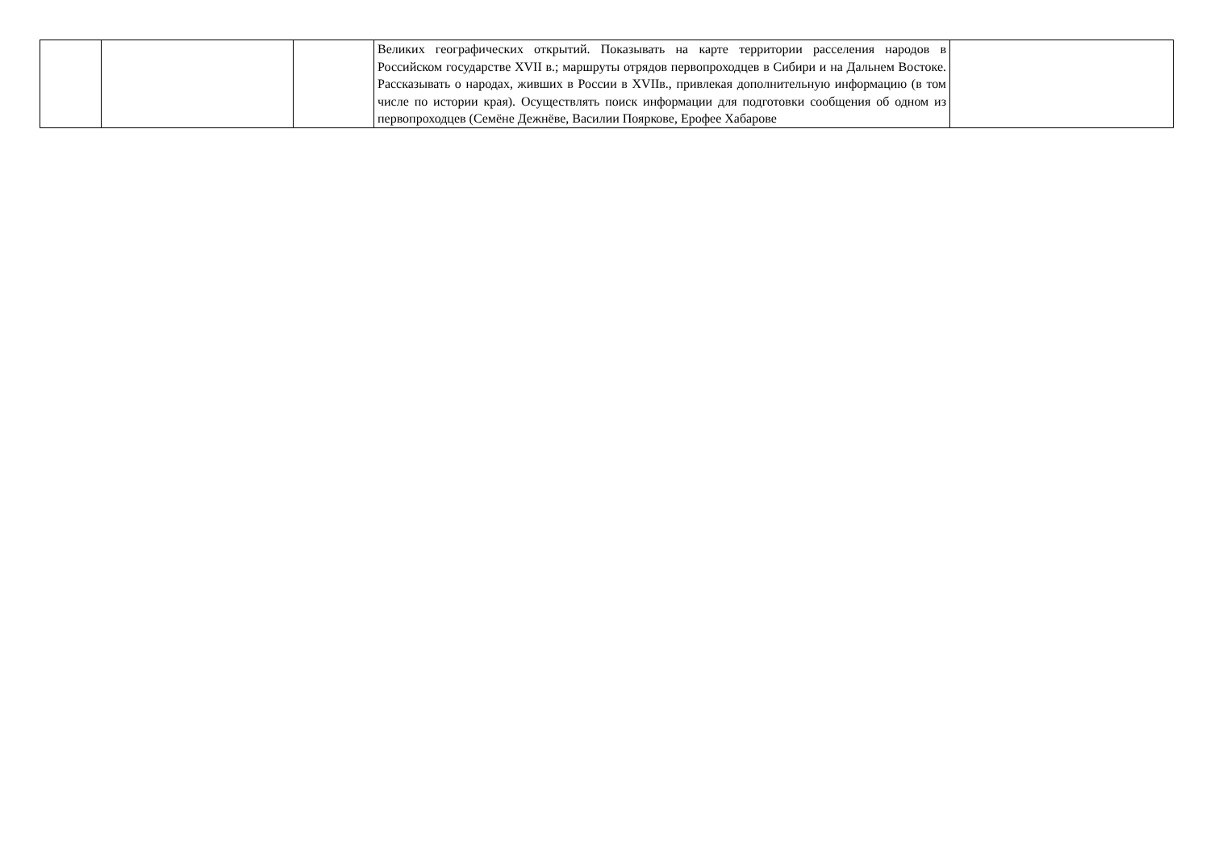| | | | Великих географических открытий. Показывать на карте территории расселения народов в Российском государстве XVII в.; маршруты отрядов первопроходцев в Сибири и на Дальнем Востоке. Рассказывать о народах, живших в России в XVIIв., привлекая дополнительную информацию (в том числе по истории края). Осуществлять поиск информации для подготовки сообщения об одном из первопроходцев (Семёне Дежнёве, Василии Пояркове, Ерофее Хабарове | |